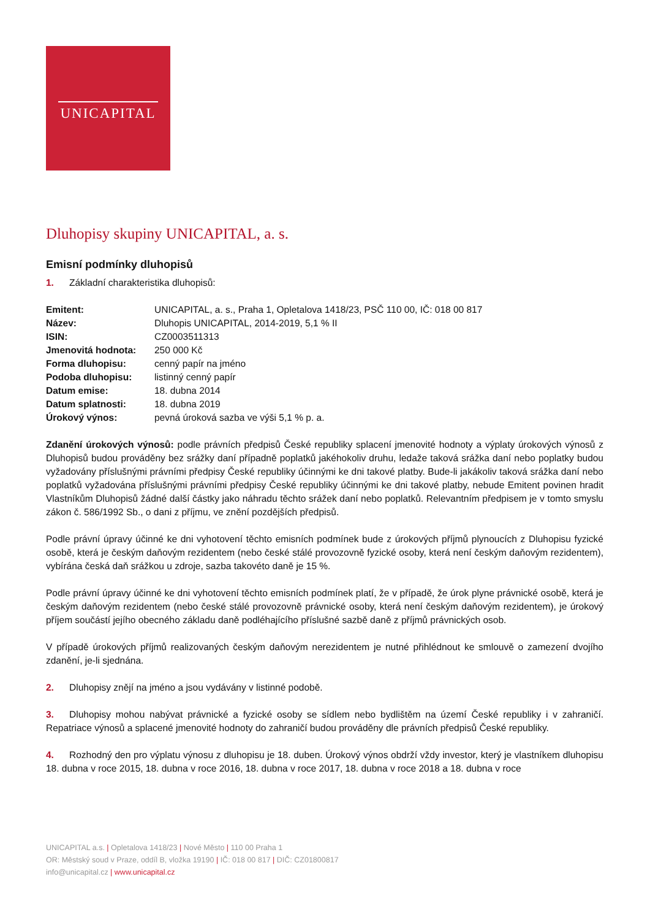UNICAPITAL
Dluhopisy skupiny UNICAPITAL, a. s.
Emisní podmínky dluhopisů
1. Základní charakteristika dluhopisů:
| Emitent: | UNICAPITAL, a. s., Praha 1, Opletalova 1418/23, PSČ 110 00, IČ: 018 00 817 |
| Název: | Dluhopis UNICAPITAL, 2014-2019, 5,1 % II |
| ISIN: | CZ0003511313 |
| Jmenovitá hodnota: | 250 000 Kč |
| Forma dluhopisu: | cenný papír na jméno |
| Podoba dluhopisu: | listinný cenný papír |
| Datum emise: | 18. dubna 2014 |
| Datum splatnosti: | 18. dubna 2019 |
| Úrokový výnos: | pevná úroková sazba ve výši 5,1 % p. a. |
Zdanění úrokových výnosů: podle právních předpisů České republiky splacení jmenovité hodnoty a výplaty úrokových výnosů z Dluhopisů budou prováděny bez srážky daní případně poplatků jakéhokoliv druhu, ledaže taková srážka daní nebo poplatky budou vyžadovány příslušnými právními předpisy České republiky účinnými ke dni takové platby. Bude-li jakákoliv taková srážka daní nebo poplatků vyžadována příslušnými právními předpisy České republiky účinnými ke dni takové platby, nebude Emitent povinen hradit Vlastníkům Dluhopisů žádné další částky jako náhradu těchto srážek daní nebo poplatků. Relevantním předpisem je v tomto smyslu zákon č. 586/1992 Sb., o dani z příjmu, ve znění pozdějších předpisů.
Podle právní úpravy účinné ke dni vyhotovení těchto emisních podmínek bude z úrokových příjmů plynoucích z Dluhopisu fyzické osobě, která je českým daňovým rezidentem (nebo české stálé provozovně fyzické osoby, která není českým daňovým rezidentem), vybírána česká daň srážkou u zdroje, sazba takovéto daně je 15 %.
Podle právní úpravy účinné ke dni vyhotovení těchto emisních podmínek platí, že v případě, že úrok plyne právnické osobě, která je českým daňovým rezidentem (nebo české stálé provozovně právnické osoby, která není českým daňovým rezidentem), je úrokový příjem součástí jejího obecného základu daně podléhajícího příslušné sazbě daně z příjmů právnických osob.
V případě úrokových příjmů realizovaných českým daňovým nerezidentem je nutné přihlédnout ke smlouvě o zamezení dvojího zdanění, je-li sjednána.
2. Dluhopisy znějí na jméno a jsou vydávány v listinné podobě.
3. Dluhopisy mohou nabývat právnické a fyzické osoby se sídlem nebo bydlištěm na území České republiky i v zahraničí. Repatriace výnosů a splacené jmenovité hodnoty do zahraničí budou prováděny dle právních předpisů České republiky.
4. Rozhodný den pro výplatu výnosu z dluhopisu je 18. duben. Úrokový výnos obdrží vždy investor, který je vlastníkem dluhopisu 18. dubna v roce 2015, 18. dubna v roce 2016, 18. dubna v roce 2017, 18. dubna v roce 2018 a 18. dubna v roce
UNICAPITAL a.s. | Opletalova 1418/23 | Nové Město | 110 00 Praha 1
OR: Městský soud v Praze, oddíl B, vložka 19190 | IČ: 018 00 817 | DIČ: CZ01800817
info@unicapital.cz | www.unicapital.cz